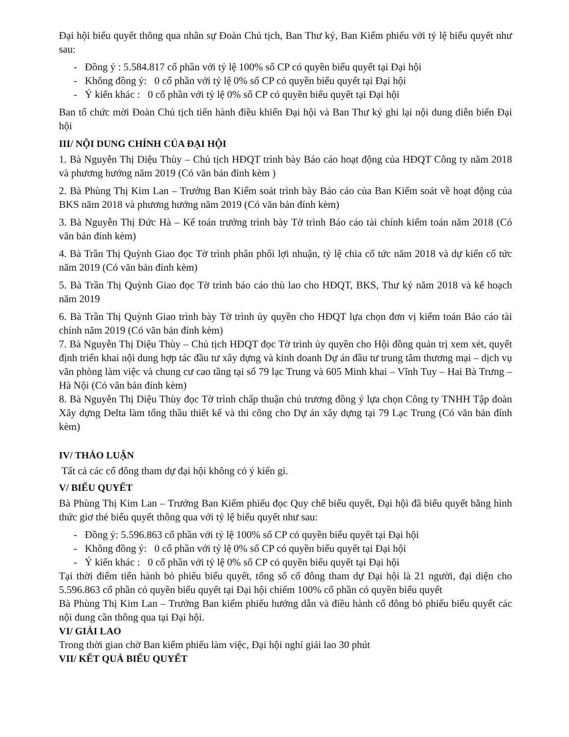Đại hội biểu quyết thông qua nhân sự Đoàn Chủ tịch, Ban Thư ký, Ban Kiểm phiếu với tỷ lệ biểu quyết như sau:
- Đồng ý : 5.584.817 cổ phần với tỷ lệ 100% số CP có quyền biểu quyết tại Đại hội
- Không đồng ý: 0 cổ phần với tỷ lệ 0% số CP có quyền biểu quyết tại Đại hội
- Ý kiến khác : 0 cổ phần với tỷ lệ 0% số CP có quyền biểu quyết tại Đại hội
Ban tổ chức mời Đoàn Chủ tịch tiến hành điều khiển Đại hội và Ban Thư ký ghi lại nội dung diễn biến Đại hội
III/ NỘI DUNG CHÍNH CỦA ĐẠI HỘI
1. Bà Nguyễn Thị Diệu Thùy – Chủ tịch HĐQT trình bày Báo cáo hoạt động của HĐQT Công ty năm 2018 và phương hướng năm 2019 (Có văn bản đính kèm )
2. Bà Phùng Thị Kim Lan – Trưởng Ban Kiểm soát trình bày Báo cáo của Ban Kiểm soát về hoạt động của BKS năm 2018 và phương hướng năm 2019 (Có văn bản đính kèm)
3. Bà Nguyễn Thị Đức Hà – Kế toán trưởng trình bày Tờ trình Báo cáo tài chính kiểm toán năm 2018 (Có văn bản đính kèm)
4. Bà Trần Thị Quỳnh Giao đọc Tờ trình phân phối lợi nhuận, tỷ lệ chia cổ tức năm 2018 và dự kiến cổ tức năm 2019 (Có văn bản đính kèm)
5. Bà Trần Thị Quỳnh Giao đọc Tờ trình báo cáo thù lao cho HĐQT, BKS, Thư ký năm 2018 và kế hoạch năm 2019
6. Bà Trần Thị Quỳnh Giao trình bày Tờ trình ủy quyền cho HĐQT lựa chọn đơn vị kiểm toán Báo cáo tài chính năm 2019 (Có văn bản đính kèm)
7. Bà Nguyễn Thị Diệu Thùy – Chủ tịch HĐQT đọc Tờ trình ủy quyền cho Hội đồng quản trị xem xét, quyết định triển khai nội dung hợp tác đầu tư xây dựng và kinh doanh Dự án đầu tư trung tâm thương mại – dịch vụ văn phòng làm việc và chung cư cao tầng tại số 79 lạc Trung và 605 Minh khai – Vĩnh Tuy – Hai Bà Trưng – Hà Nội (Có văn bản đính kèm)
8. Bà Nguyễn Thị Diệu Thùy đọc Tờ trình chấp thuận chủ trương đồng ý lựa chọn Công ty TNHH Tập đoàn Xây dựng Delta làm tổng thầu thiết kế và thi công cho Dự án xây dựng tại 79 Lạc Trung (Có văn bản đính kèm)
IV/ THẢO LUẬN
Tất cả các cổ đông tham dự đại hội không có ý kiến gì.
V/ BIỂU QUYẾT
Bà Phùng Thị Kim Lan – Trưởng Ban Kiểm phiếu đọc Quy chế biểu quyết, Đại hội đã biểu quyết bằng hình thức giơ thẻ biểu quyết thông qua với tỷ lệ biểu quyết như sau:
- Đồng ý: 5.596.863 cổ phần với tỷ lệ 100% số CP có quyền biểu quyết tại Đại hội
- Không đồng ý: 0 cổ phần với tỷ lệ 0% số CP có quyền biểu quyết tại Đại hội
- Ý kiến khác : 0 cổ phần với tỷ lệ 0% số CP có quyền biểu quyết tại Đại hội
Tại thời điểm tiến hành bỏ phiếu biểu quyết, tổng số cổ đông tham dự Đại hội là 21 người, đại diện cho 5.596.863 cổ phần có quyền biểu quyết tại Đại hội chiếm 100% cổ phần có quyền biểu quyết
Bà Phùng Thị Kim Lan – Trưởng Ban kiểm phiếu hướng dẫn và điều hành cổ đông bỏ phiếu biểu quyết các nội dung cần thông qua tại Đại hội.
VI/ GIẢI LAO
Trong thời gian chờ Ban kiểm phiếu làm việc, Đại hội nghỉ giải lao 30 phút
VII/ KẾT QUẢ BIỂU QUYẾT